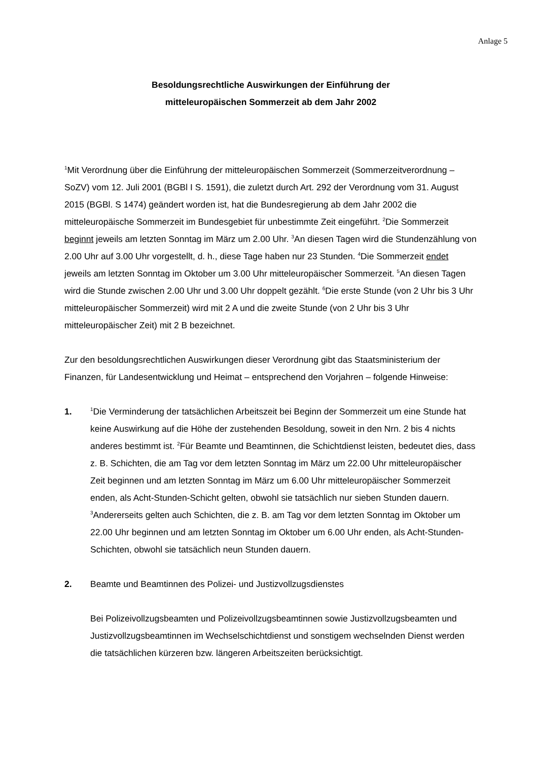Anlage 5
Besoldungsrechtliche Auswirkungen der Einführung der
mitteleuropäischen Sommerzeit ab dem Jahr 2002
<sup>1</sup> Mit Verordnung über die Einführung der mitteleuropäischen Sommerzeit (Sommerzeitverordnung – SoZV) vom 12. Juli 2001 (BGBl I S. 1591), die zuletzt durch Art. 292 der Verordnung vom 31. August 2015 (BGBl. S 1474) geändert worden ist, hat die Bundesregierung ab dem Jahr 2002 die mitteleuropäische Sommerzeit im Bundesgebiet für unbestimmte Zeit eingeführt. <sup>2</sup>Die Sommerzeit beginnt jeweils am letzten Sonntag im März um 2.00 Uhr. <sup>3</sup>An diesen Tagen wird die Stundenzählung von 2.00 Uhr auf 3.00 Uhr vorgestellt, d. h., diese Tage haben nur 23 Stunden. <sup>4</sup>Die Sommerzeit endet jeweils am letzten Sonntag im Oktober um 3.00 Uhr mitteleuropäischer Sommerzeit. <sup>5</sup>An diesen Tagen wird die Stunde zwischen 2.00 Uhr und 3.00 Uhr doppelt gezählt. <sup>6</sup>Die erste Stunde (von 2 Uhr bis 3 Uhr mitteleuropäischer Sommerzeit) wird mit 2 A und die zweite Stunde (von 2 Uhr bis 3 Uhr mitteleuropäischer Zeit) mit 2 B bezeichnet.
Zur den besoldungsrechtlichen Auswirkungen dieser Verordnung gibt das Staatsministerium der Finanzen, für Landesentwicklung und Heimat – entsprechend den Vorjahren – folgende Hinweise:
1.
<sup>1</sup> Die Verminderung der tatsächlichen Arbeitszeit bei Beginn der Sommerzeit um eine Stunde hat keine Auswirkung auf die Höhe der zustehenden Besoldung, soweit in den Nrn. 2 bis 4 nichts anderes bestimmt ist. <sup>2</sup>Für Beamte und Beamtinnen, die Schichtdienst leisten, bedeutet dies, dass z. B. Schichten, die am Tag vor dem letzten Sonntag im März um 22.00 Uhr mitteleuropäischer Zeit beginnen und am letzten Sonntag im März um 6.00 Uhr mitteleuropäischer Sommerzeit enden, als Acht-Stunden-Schicht gelten, obwohl sie tatsächlich nur sieben Stunden dauern. <sup>3</sup>Andererseits gelten auch Schichten, die z. B. am Tag vor dem letzten Sonntag im Oktober um 22.00 Uhr beginnen und am letzten Sonntag im Oktober um 6.00 Uhr enden, als Acht-Stunden-Schichten, obwohl sie tatsächlich neun Stunden dauern.
2. Beamte und Beamtinnen des Polizei- und Justizvollzugsdienstes
Bei Polizeivollzugsbeamten und Polizeivollzugsbeamtinnen sowie Justizvollzugsbeamten und Justizvollzugsbeamtinnen im Wechselschichtdienst und sonstigem wechselnden Dienst werden die tatsächlichen kürzeren bzw. längeren Arbeitszeiten berücksichtigt.